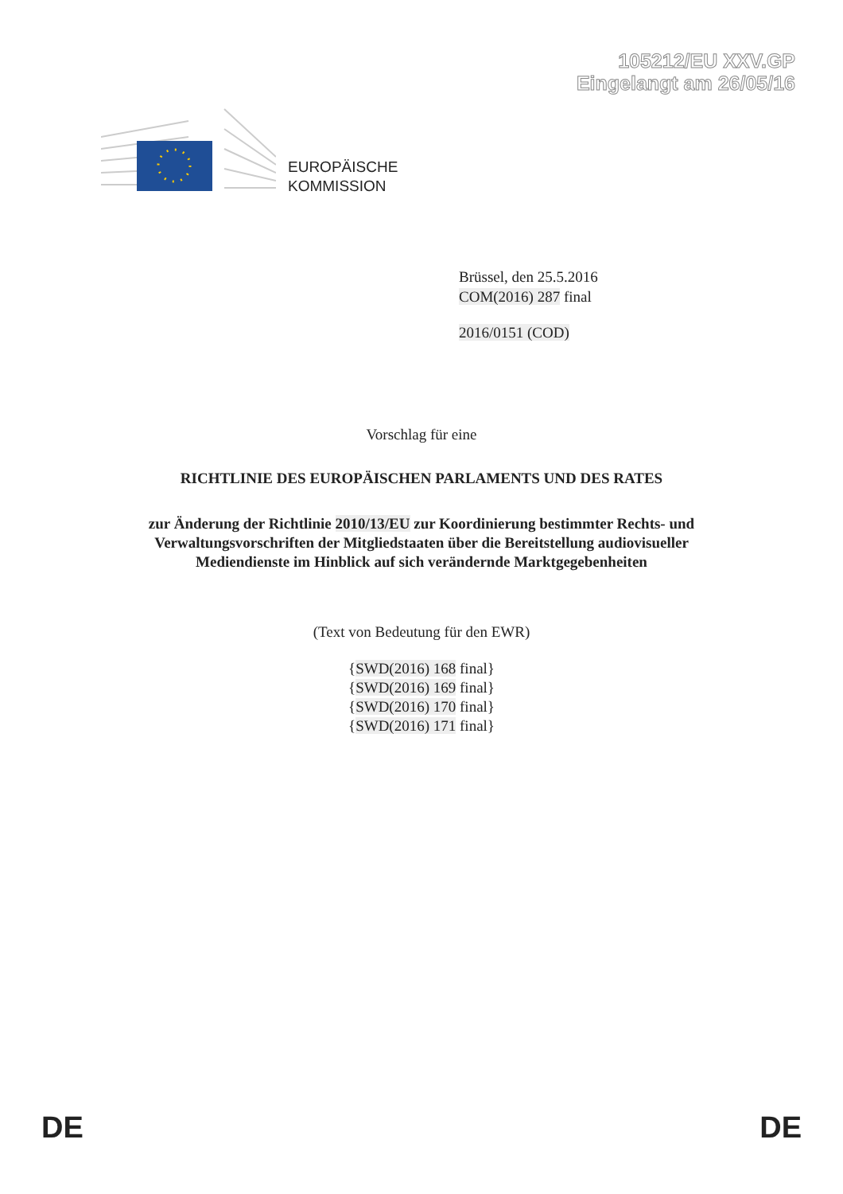105212/EU XXV.GP
Eingelangt am 26/05/16
EUROPÄISCHE
KOMMISSION
Brüssel, den 25.5.2016
COM(2016) 287 final
2016/0151 (COD)
Vorschlag für eine
RICHTLINIE DES EUROPÄISCHEN PARLAMENTS UND DES RATES
zur Änderung der Richtlinie 2010/13/EU zur Koordinierung bestimmter Rechts- und
Verwaltungsvorschriften der Mitgliedstaaten über die Bereitstellung audiovisueller
Mediendienste im Hinblick auf sich verändernde Marktgegebenheiten
(Text von Bedeutung für den EWR)
{SWD(2016) 168 final}
{SWD(2016) 169 final}
{SWD(2016) 170 final}
{SWD(2016) 171 final}
DE DE